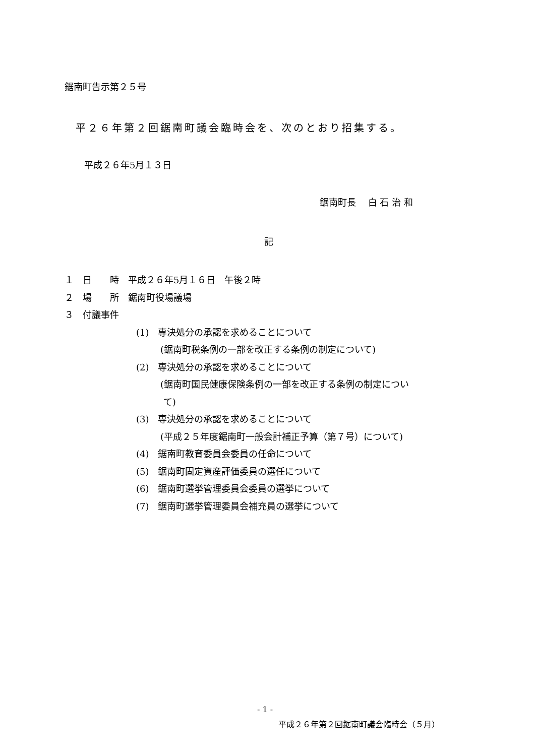鋸南町告示第２５号
平２６年第２回鋸南町議会臨時会を、次のとおり招集する。
平成２６年5月１３日
鋸南町長　 白 石 治 和
記
１　日　　時　平成２６年5月１６日　午後２時
２　場　　所　鋸南町役場議場
３　付議事件
(1)　専決処分の承認を求めることについて
(鋸南町税条例の一部を改正する条例の制定について)
(2)　専決処分の承認を求めることについて
(鋸南町国民健康保険条例の一部を改正する条例の制定につい
て)
(3)　専決処分の承認を求めることについて
(平成２５年度鋸南町一般会計補正予算（第７号）について)
(4)　鋸南町教育委員会委員の任命について
(5)　鋸南町固定資産評価委員の選任について
(6)　鋸南町選挙管理委員会委員の選挙について
(7)　鋸南町選挙管理委員会補充員の選挙について
- 1 -
平成２６年第２回鋸南町議会臨時会（５月）